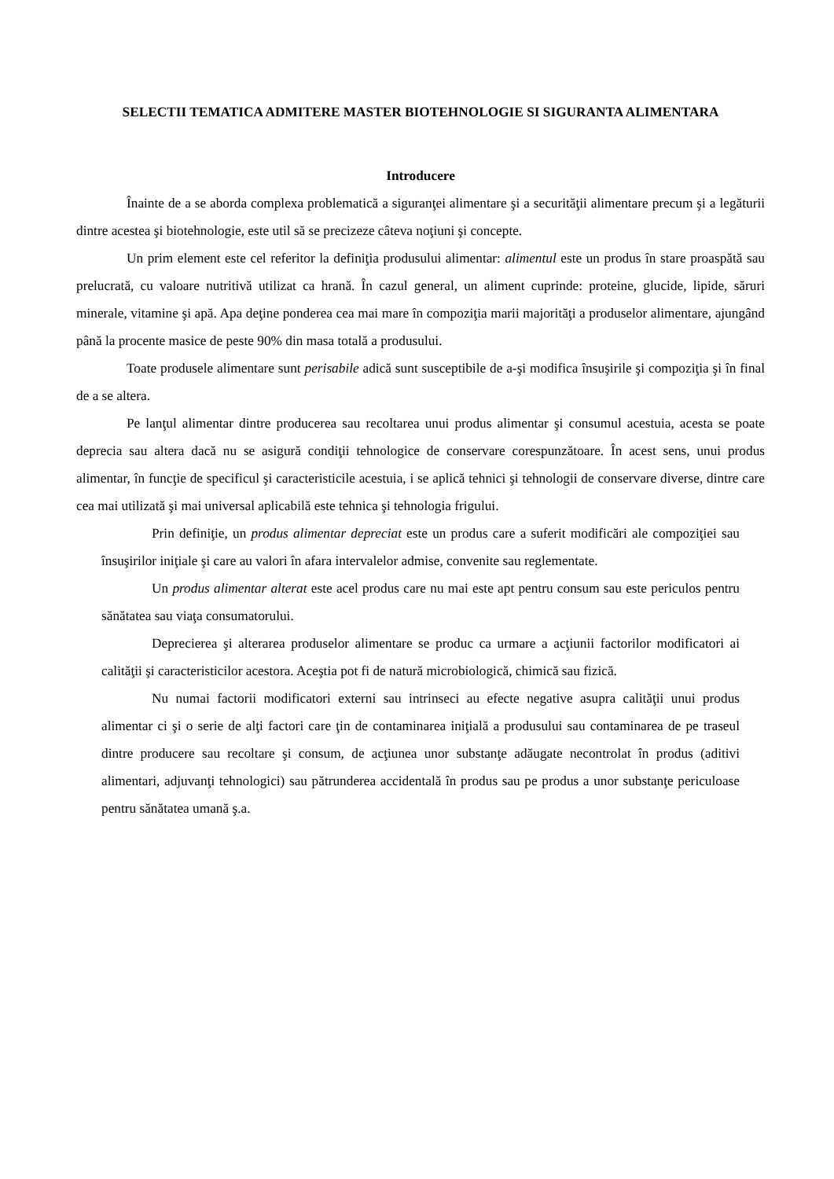SELECTII TEMATICA ADMITERE MASTER BIOTEHNOLOGIE SI SIGURANTA ALIMENTARA
Introducere
Înainte de a se aborda complexa problematică a siguranţei alimentare şi a securităţii alimentare precum şi a legăturii dintre acestea şi biotehnologie, este util să se precizeze câteva noţiuni şi concepte.
Un prim element este cel referitor la definiţia produsului alimentar: alimentul este un produs în stare proaspătă sau prelucrată, cu valoare nutritivă utilizat ca hrană. În cazul general, un aliment cuprinde: proteine, glucide, lipide, săruri minerale, vitamine şi apă. Apa deţine ponderea cea mai mare în compoziţia marii majorităţi a produselor alimentare, ajungând până la procente masice de peste 90% din masa totală a produsului.
Toate produsele alimentare sunt perisabile adică sunt susceptibile de a-şi modifica însuşirile şi compoziţia şi în final de a se altera.
Pe lanţul alimentar dintre producerea sau recoltarea unui produs alimentar şi consumul acestuia, acesta se poate deprecia sau altera dacă nu se asigură condiţii tehnologice de conservare corespunzătoare. În acest sens, unui produs alimentar, în funcţie de specificul şi caracteristicile acestuia, i se aplică tehnici şi tehnologii de conservare diverse, dintre care cea mai utilizată şi mai universal aplicabilă este tehnica şi tehnologia frigului.
Prin definiţie, un produs alimentar depreciat este un produs care a suferit modificări ale compoziţiei sau însuşirilor iniţiale şi care au valori în afara intervalelor admise, convenite sau reglementate.
Un produs alimentar alterat este acel produs care nu mai este apt pentru consum sau este periculos pentru sănătatea sau viaţa consumatorului.
Deprecierea şi alterarea produselor alimentare se produc ca urmare a acţiunii factorilor modificatori ai calităţii şi caracteristicilor acestora. Aceştia pot fi de natură microbiologică, chimică sau fizică.
Nu numai factorii modificatori externi sau intrinseci au efecte negative asupra calităţii unui produs alimentar ci şi o serie de alţi factori care ţin de contaminarea iniţială a produsului sau contaminarea de pe traseul dintre producere sau recoltare şi consum, de acţiunea unor substanţe adăugate necontrolat în produs (aditivi alimentari, adjuvanţi tehnologici) sau pătrunderea accidentală în produs sau pe produs a unor substanţe periculoase pentru sănătatea umană ş.a.